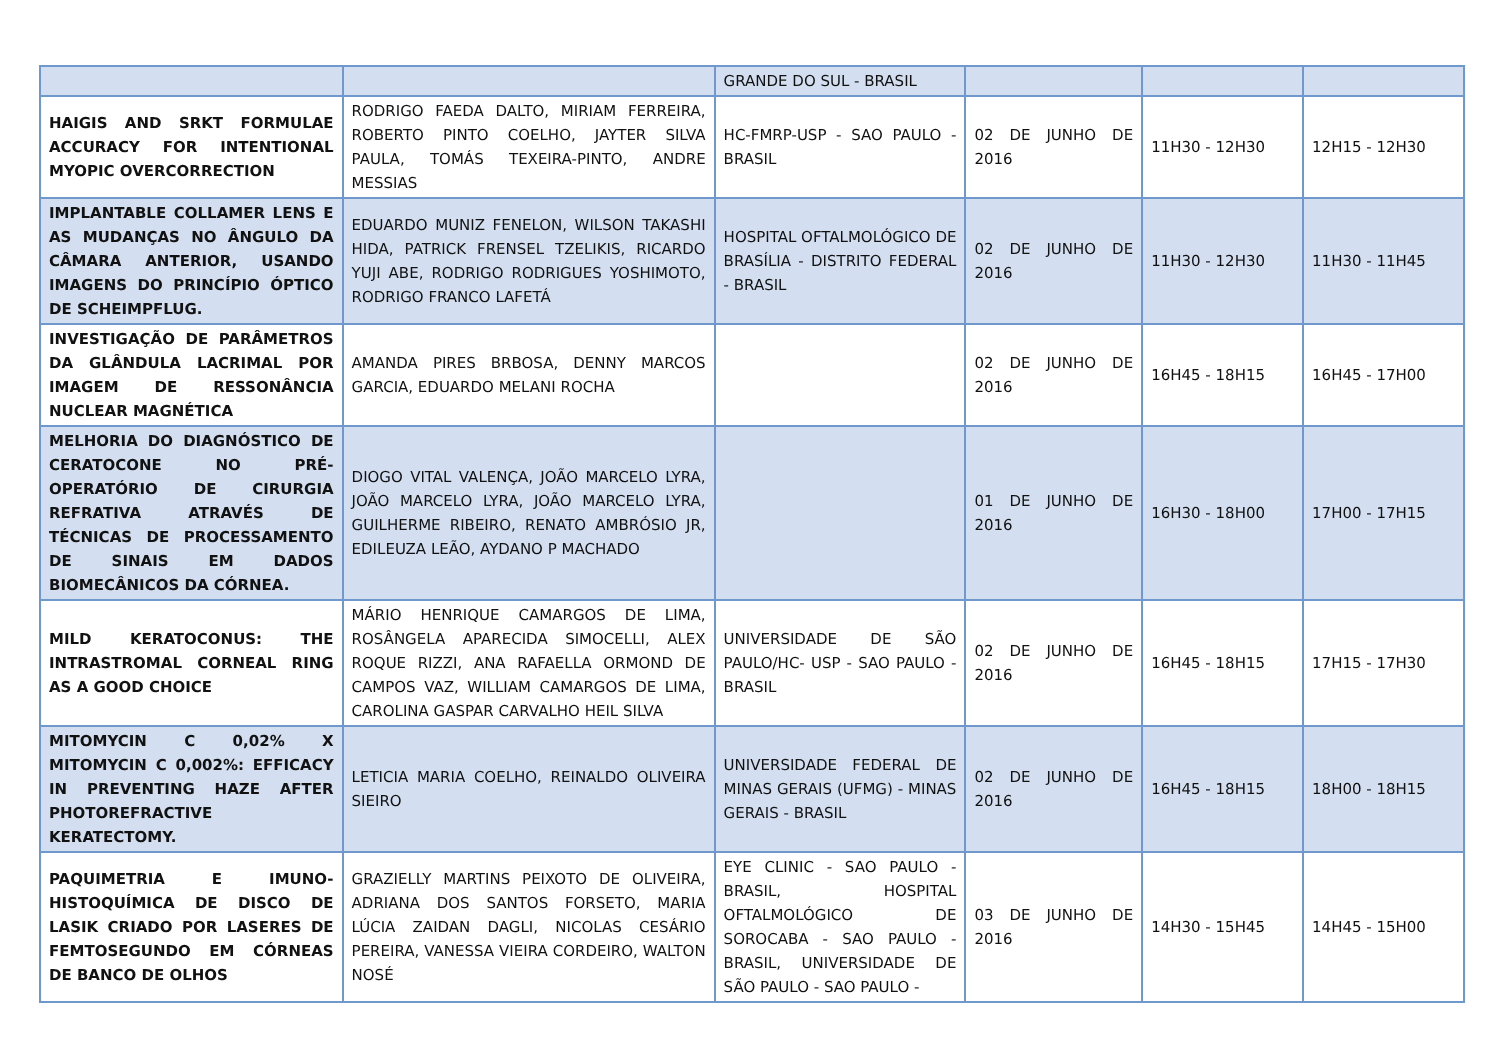| | | GRANDE DO SUL - BRASIL | | | |
| HAIGIS AND SRKT FORMULAE ACCURACY FOR INTENTIONAL MYOPIC OVERCORRECTION | RODRIGO FAEDA DALTO, MIRIAM FERREIRA, ROBERTO PINTO COELHO, JAYTER SILVA PAULA, TOMÁS TEXEIRA-PINTO, ANDRE MESSIAS | HC-FMRP-USP - SAO PAULO - BRASIL | 02 DE JUNHO DE 2016 | 11H30 - 12H30 | 12H15 - 12H30 |
| IMPLANTABLE COLLAMER LENS E AS MUDANÇAS NO ÂNGULO DA CÂMARA ANTERIOR, USANDO IMAGENS DO PRINCÍPIO ÓPTICO DE SCHEIMPFLUG. | EDUARDO MUNIZ FENELON, WILSON TAKASHI HIDA, PATRICK FRENSEL TZELIKIS, RICARDO YUJI ABE, RODRIGO RODRIGUES YOSHIMOTO, RODRIGO FRANCO LAFETÁ | HOSPITAL OFTALMOLÓGICO DE BRASÍLIA - DISTRITO FEDERAL - BRASIL | 02 DE JUNHO DE 2016 | 11H30 - 12H30 | 11H30 - 11H45 |
| INVESTIGAÇÃO DE PARÂMETROS DA GLÂNDULA LACRIMAL POR IMAGEM DE RESSONÂNCIA NUCLEAR MAGNÉTICA | AMANDA PIRES BRBOSA, DENNY MARCOS GARCIA, EDUARDO MELANI ROCHA | | 02 DE JUNHO DE 2016 | 16H45 - 18H15 | 16H45 - 17H00 |
| MELHORIA DO DIAGNÓSTICO DE CERATOCONE NO PRÉ-OPERATÓRIO DE CIRURGIA REFRATIVA ATRAVÉS DE TÉCNICAS DE PROCESSAMENTO DE SINAIS EM DADOS BIOMECÂNICOS DA CÓRNEA. | DIOGO VITAL VALENÇA, JOÃO MARCELO LYRA, JOÃO MARCELO LYRA, JOÃO MARCELO LYRA, GUILHERME RIBEIRO, RENATO AMBRÓSIO JR, EDILEUZA LEÃO, AYDANO P MACHADO | | 01 DE JUNHO DE 2016 | 16H30 - 18H00 | 17H00 - 17H15 |
| MILD KERATOCONUS: THE INTRASTROMAL CORNEAL RING AS A GOOD CHOICE | MÁRIO HENRIQUE CAMARGOS DE LIMA, ROSÂNGELA APARECIDA SIMOCELLI, ALEX ROQUE RIZZI, ANA RAFAELLA ORMOND DE CAMPOS VAZ, WILLIAM CAMARGOS DE LIMA, CAROLINA GASPAR CARVALHO HEIL SILVA | UNIVERSIDADE DE SÃO PAULO/HC- USP - SAO PAULO - BRASIL | 02 DE JUNHO DE 2016 | 16H45 - 18H15 | 17H15 - 17H30 |
| MITOMYCIN C 0,02% X MITOMYCIN C 0,002%: EFFICACY IN PREVENTING HAZE AFTER PHOTOREFRACTIVE KERATECTOMY. | LETICIA MARIA COELHO, REINALDO OLIVEIRA SIEIRO | UNIVERSIDADE FEDERAL DE MINAS GERAIS (UFMG) - MINAS GERAIS - BRASIL | 02 DE JUNHO DE 2016 | 16H45 - 18H15 | 18H00 - 18H15 |
| PAQUIMETRIA E IMUNO-HISTOQUÍMICA DE DISCO DE LASIK CRIADO POR LASERES DE FEMTOSEGUNDO EM CÓRNEAS DE BANCO DE OLHOS | GRAZIELLY MARTINS PEIXOTO DE OLIVEIRA, ADRIANA DOS SANTOS FORSETO, MARIA LÚCIA ZAIDAN DAGLI, NICOLAS CESÁRIO PEREIRA, VANESSA VIEIRA CORDEIRO, WALTON NOSÉ | EYE CLINIC - SAO PAULO - BRASIL, HOSPITAL OFTALMOLÓGICO DE SOROCABA - SAO PAULO - BRASIL, UNIVERSIDADE DE SÃO PAULO - SAO PAULO - | 03 DE JUNHO DE 2016 | 14H30 - 15H45 | 14H45 - 15H00 |